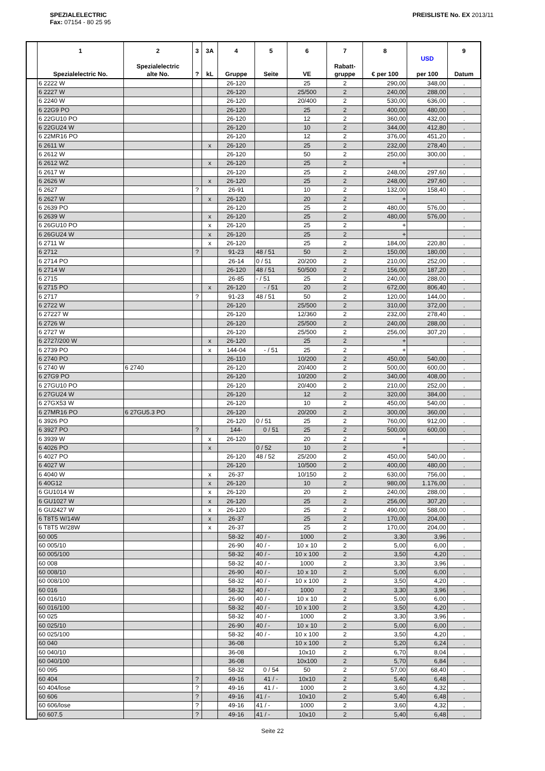SPEZIALELECTRIC
Fax: 07154 - 80 25 95
PREISLISTE No. EX 2013/11
| | 1 Spezialelectric No. | 2 Spezialelectric alte No. | 3 ? | 3A kL | 4 Gruppe | 5 Seite | 6 VE | 7 Rabatt- gruppe | 8 € per 100 | USD per 100 | 9 Datum |
| --- | --- | --- | --- | --- | --- | --- | --- | --- | --- | --- | --- |
| | 6 2222 W | | | | 26-120 | | 25 | 2 | 290,00 | 348,00 | . |
| | 6 2227 W | | | | 26-120 | | 25/500 | 2 | 240,00 | 288,00 | . |
| | 6 2240 W | | | | 26-120 | | 20/400 | 2 | 530,00 | 636,00 | . |
| | 6 22G9 PO | | | | 26-120 | | 25 | 2 | 400,00 | 480,00 | . |
| | 6 22GU10 PO | | | | 26-120 | | 12 | 2 | 360,00 | 432,00 | . |
| | 6 22GU24 W | | | | 26-120 | | 10 | 2 | 344,00 | 412,80 | . |
| | 6 22MR16 PO | | | | 26-120 | | 12 | 2 | 376,00 | 451,20 | . |
| | 6 2611 W | | | x | 26-120 | | 25 | 2 | 232,00 | 278,40 | . |
| | 6 2612 W | | | | 26-120 | | 50 | 2 | 250,00 | 300,00 | . |
| | 6 2612 WZ | | | x | 26-120 | | 25 | 2 | + | | . |
| | 6 2617 W | | | | 26-120 | | 25 | 2 | 248,00 | 297,60 | . |
| | 6 2626 W | | | x | 26-120 | | 25 | 2 | 248,00 | 297,60 | . |
| | 6 2627 | | ? | | 26-91 | | 10 | 2 | 132,00 | 158,40 | . |
| | 6 2627 W | | | x | 26-120 | | 20 | 2 | + | | . |
| | 6 2639 PO | | | | 26-120 | | 25 | 2 | 480,00 | 576,00 | . |
| | 6 2639 W | | | x | 26-120 | | 25 | 2 | 480,00 | 576,00 | . |
| | 6 26GU10 PO | | | x | 26-120 | | 25 | 2 | + | | . |
| | 6 26GU24 W | | | x | 26-120 | | 25 | 2 | + | | . |
| | 6 2711 W | | | x | 26-120 | | 25 | 2 | 184,00 | 220,80 | . |
| | 6 2712 | | ? | | 91-23 | 48 / 51 | 50 | 2 | 150,00 | 180,00 | . |
| | 6 2714 PO | | | | 26-14 | 0 / 51 | 20/200 | 2 | 210,00 | 252,00 | . |
| | 6 2714 W | | | | 26-120 | 48 / 51 | 50/500 | 2 | 156,00 | 187,20 | . |
| | 6 2715 | | | | 26-85 | - / 51 | 25 | 2 | 240,00 | 288,00 | . |
| | 6 2715 PO | | | x | 26-120 | - / 51 | 20 | 2 | 672,00 | 806,40 | . |
| | 6 2717 | | ? | | 91-23 | 48 / 51 | 50 | 2 | 120,00 | 144,00 | . |
| | 6 2722 W | | | | 26-120 | | 25/500 | 2 | 310,00 | 372,00 | . |
| | 6 27227 W | | | | 26-120 | | 12/360 | 2 | 232,00 | 278,40 | . |
| | 6 2726 W | | | | 26-120 | | 25/500 | 2 | 240,00 | 288,00 | . |
| | 6 2727 W | | | | 26-120 | | 25/500 | 2 | 256,00 | 307,20 | . |
| | 6 2727/200 W | | | x | 26-120 | | 25 | 2 | + | | . |
| | 6 2739 PO | | | x | 144-04 | - / 51 | 25 | 2 | + | | . |
| | 6 2740 PO | | | | 26-110 | | 10/200 | 2 | 450,00 | 540,00 | . |
| | 6 2740 W | 6 2740 | | | 26-120 | | 20/400 | 2 | 500,00 | 600,00 | . |
| | 6 27G9 PO | | | | 26-120 | | 10/200 | 2 | 340,00 | 408,00 | . |
| | 6 27GU10 PO | | | | 26-120 | | 20/400 | 2 | 210,00 | 252,00 | . |
| | 6 27GU24 W | | | | 26-120 | | 12 | 2 | 320,00 | 384,00 | . |
| | 6 27GX53 W | | | | 26-120 | | 10 | 2 | 450,00 | 540,00 | . |
| | 6 27MR16 PO | 6 27GU5.3 PO | | | 26-120 | | 20/200 | 2 | 300,00 | 360,00 | . |
| | 6 3926 PO | | | | 26-120 | 0 / 51 | 25 | 2 | 760,00 | 912,00 | . |
| | 6 3927 PO | | ? | | 144- | 0 / 51 | 25 | 2 | 500,00 | 600,00 | . |
| | 6 3939 W | | | x | 26-120 | | 20 | 2 | + | | . |
| | 6 4026 PO | | | x | | 0 / 52 | 10 | 2 | + | | . |
| | 6 4027 PO | | | | 26-120 | 48 / 52 | 25/200 | 2 | 450,00 | 540,00 | . |
| | 6 4027 W | | | | 26-120 | | 10/500 | 2 | 400,00 | 480,00 | . |
| | 6 4040 W | | | x | 26-37 | | 10/150 | 2 | 630,00 | 756,00 | . |
| | 6 40G12 | | | x | 26-120 | | 10 | 2 | 980,00 | 1.176,00 | . |
| | 6 GU1014 W | | | x | 26-120 | | 20 | 2 | 240,00 | 288,00 | . |
| | 6 GU1027 W | | | x | 26-120 | | 25 | 2 | 256,00 | 307,20 | . |
| | 6 GU2427 W | | | x | 26-120 | | 25 | 2 | 490,00 | 588,00 | . |
| | 6 T8T5 W/14W | | | x | 26-37 | | 25 | 2 | 170,00 | 204,00 | . |
| | 6 T8T5 W/28W | | | x | 26-37 | | 25 | 2 | 170,00 | 204,00 | . |
| | 60 005 | | | | 58-32 | 40 / - | 1000 | 2 | 3,30 | 3,96 | . |
| | 60 005/10 | | | | 26-90 | 40 / - | 10 x 10 | 2 | 5,00 | 6,00 | . |
| | 60 005/100 | | | | 58-32 | 40 / - | 10 x 100 | 2 | 3,50 | 4,20 | . |
| | 60 008 | | | | 58-32 | 40 / - | 1000 | 2 | 3,30 | 3,96 | . |
| | 60 008/10 | | | | 26-90 | 40 / - | 10 x 10 | 2 | 5,00 | 6,00 | . |
| | 60 008/100 | | | | 58-32 | 40 / - | 10 x 100 | 2 | 3,50 | 4,20 | . |
| | 60 016 | | | | 58-32 | 40 / - | 1000 | 2 | 3,30 | 3,96 | . |
| | 60 016/10 | | | | 26-90 | 40 / - | 10 x 10 | 2 | 5,00 | 6,00 | . |
| | 60 016/100 | | | | 58-32 | 40 / - | 10 x 100 | 2 | 3,50 | 4,20 | . |
| | 60 025 | | | | 58-32 | 40 / - | 1000 | 2 | 3,30 | 3,96 | . |
| | 60 025/10 | | | | 26-90 | 40 / - | 10 x 10 | 2 | 5,00 | 6,00 | . |
| | 60 025/100 | | | | 58-32 | 40 / - | 10 x 100 | 2 | 3,50 | 4,20 | . |
| | 60 040 | | | | 36-08 | | 10 x 100 | 2 | 5,20 | 6,24 | . |
| | 60 040/10 | | | | 36-08 | | 10x10 | 2 | 6,70 | 8,04 | . |
| | 60 040/100 | | | | 36-08 | | 10x100 | 2 | 5,70 | 6,84 | . |
| | 60 095 | | | | 58-32 | 0 / 54 | 50 | 2 | 57,00 | 68,40 | . |
| | 60 404 | | ? | | 49-16 | 41 / - | 10x10 | 2 | 5,40 | 6,48 | . |
| | 60 404/lose | | ? | | 49-16 | 41 / - | 1000 | 2 | 3,60 | 4,32 | . |
| | 60 606 | | ? | | 49-16 | 41 / - | 10x10 | 2 | 5,40 | 6,48 | . |
| | 60 606/lose | | ? | | 49-16 | 41 / - | 1000 | 2 | 3,60 | 4,32 | . |
| | 60 607.5 | | ? | | 49-16 | 41 / - | 10x10 | 2 | 5,40 | 6,48 | . |
Seite 22